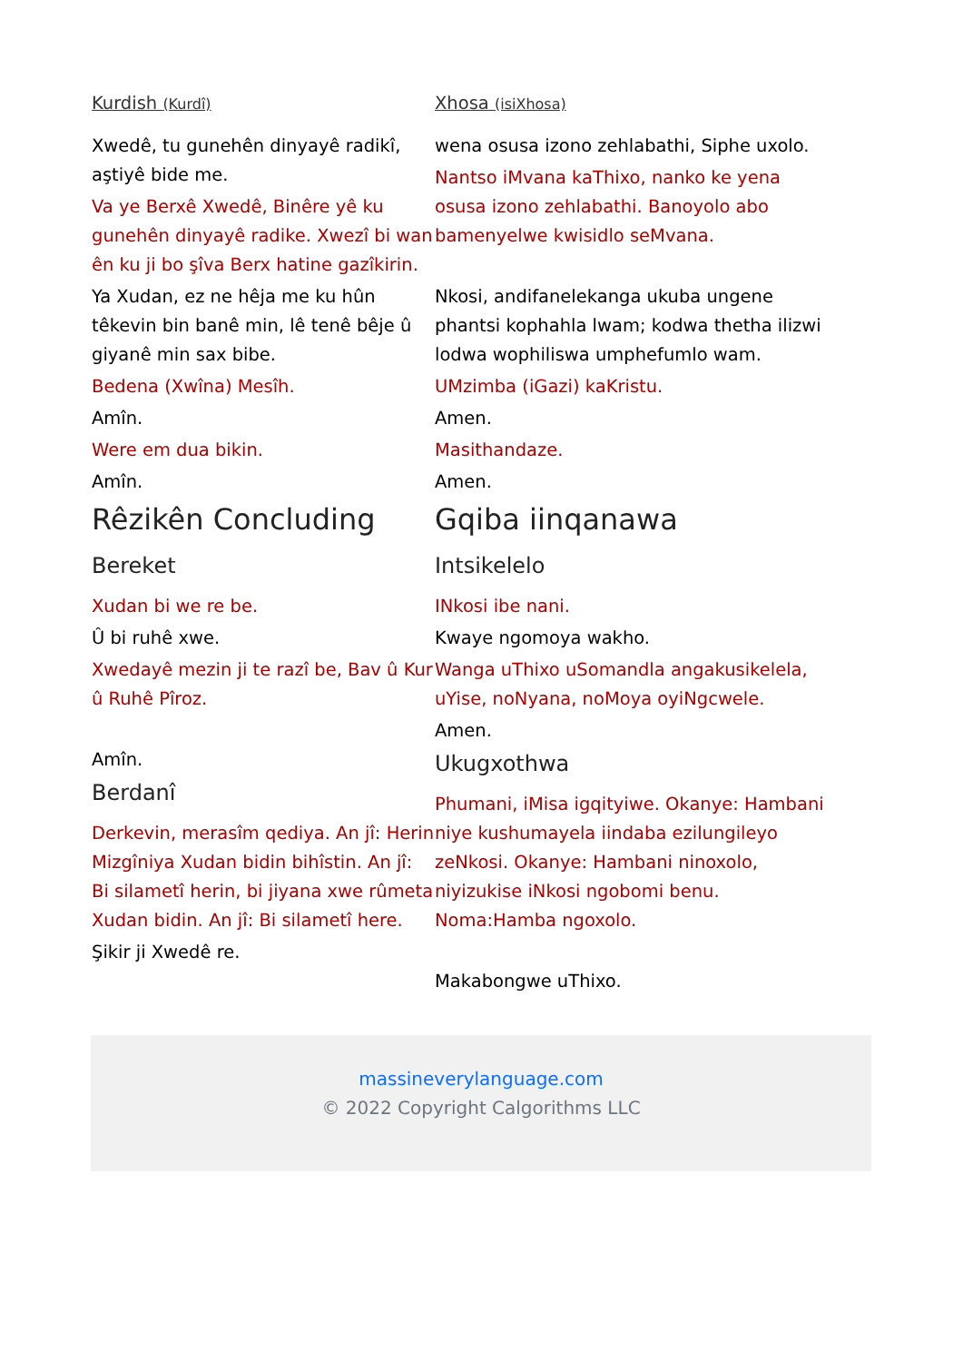Kurdish (Kurdî)
Xwedê, tu gunehên dinyayê radikî, aştiyê bide me.
Va ye Berxê Xwedê, Binêre yê ku gunehên dinyayê radike. Xwezî bi wan ên ku ji bo şîva Berx hatine gazîkirin.
Ya Xudan, ez ne hêja me ku hûn têkevin bin banê min, lê tenê bêje û giyanê min sax bibe.
Bedena (Xwîna) Mesîh.
Amîn.
Were em dua bikin.
Amîn.
Rêzikên Concluding
Bereket
Xudan bi we re be.
Û bi ruhê xwe.
Xwedayê mezin ji te razî be, Bav û Kur û Ruhê Pîroz.
Amîn.
Berdanî
Derkevin, merasîm qediya. An jî: Herin Mizgîniya Xudan bidin bihîstin. An jî: Bi silametî herin, bi jiyana xwe rûmeta Xudan bidin. An jî: Bi silametî here.
Şikir ji Xwedê re.
Xhosa (isiXhosa)
wena osusa izono zehlabathi, Siphe uxolo.
Nantso iMvana kaThixo, nanko ke yena osusa izono zehlabathi. Banoyolo abo bamenyelwe kwisidlo seMvana.
Nkosi, andifanelekanga ukuba ungene phantsi kophahla lwam; kodwa thetha ilizwi lodwa wophiliswa umphefumlo wam.
UMzimba (iGazi) kaKristu.
Amen.
Masithandaze.
Amen.
Gqiba iinqanawa
Intsikelelo
INkosi ibe nani.
Kwaye ngomoya wakho.
Wanga uThixo uSomandla angakusikelela, uYise, noNyana, noMoya oyiNgcwele.
Amen.
Ukugxothwa
Phumani, iMisa igqityiwe. Okanye: Hambani niye kushumayela iindaba ezilungileyo zeNkosi. Okanye: Hambani ninoxolo, niyizukise iNkosi ngobomi benu. Noma:Hamba ngoxolo.
Makabongwe uThixo.
massineverylanguage.com
© 2022 Copyright Calgorithms LLC